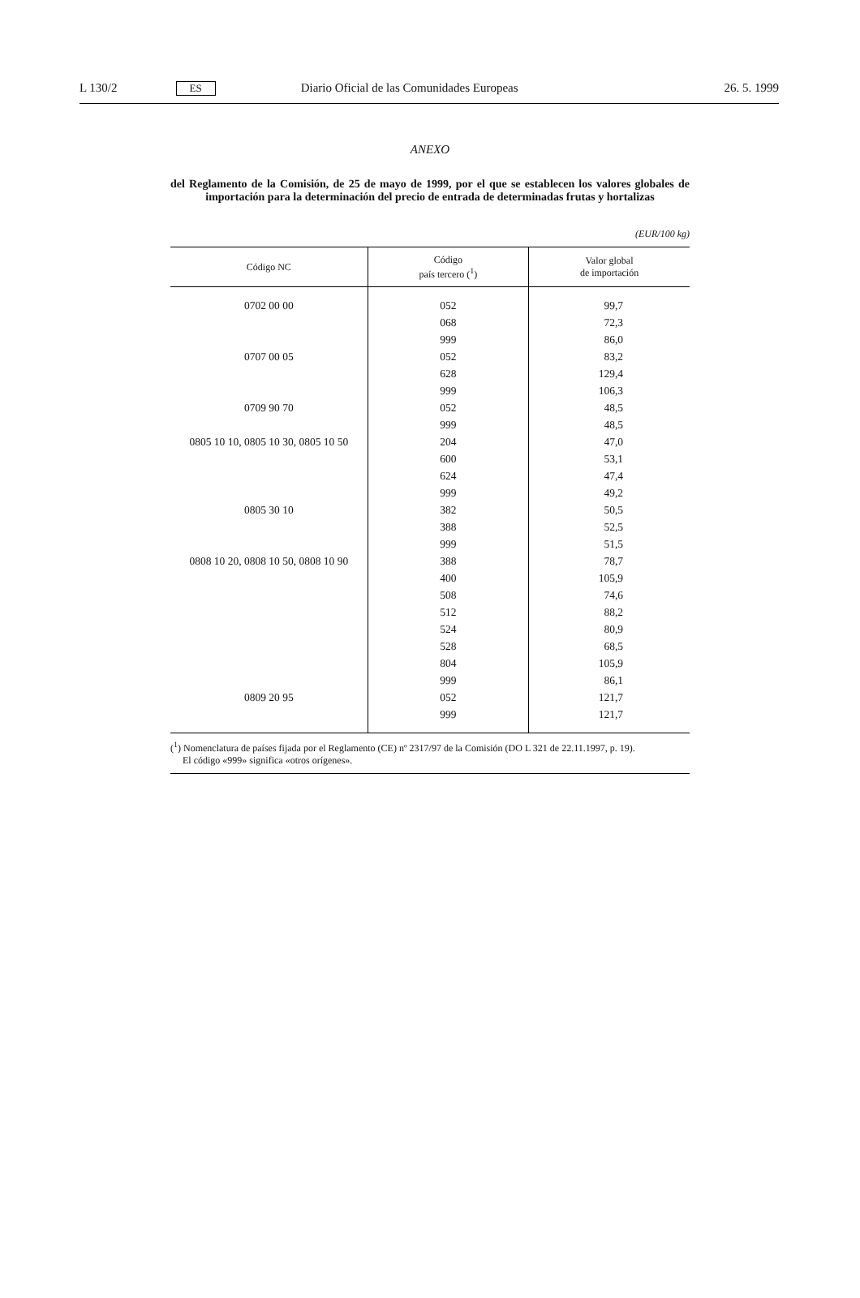L 130/2
ES
Diario Oficial de las Comunidades Europeas
26. 5. 1999
ANEXO
del Reglamento de la Comisión, de 25 de mayo de 1999, por el que se establecen los valores globales de importación para la determinación del precio de entrada de determinadas frutas y hortalizas
(EUR/100 kg)
| Código NC | Código país tercero (<sup>1</sup>) | Valor global de importación |
| --- | --- | --- |
| 0702 00 00 | 052 | 99,7 |
| | 068 | 72,3 |
| | 999 | 86,0 |
| 0707 00 05 | 052 | 83,2 |
| | 628 | 129,4 |
| | 999 | 106,3 |
| 0709 90 70 | 052 | 48,5 |
| | 999 | 48,5 |
| 0805 10 10, 0805 10 30, 0805 10 50 | 204 | 47,0 |
| | 600 | 53,1 |
| | 624 | 47,4 |
| | 999 | 49,2 |
| 0805 30 10 | 382 | 50,5 |
| | 388 | 52,5 |
| | 999 | 51,5 |
| 0808 10 20, 0808 10 50, 0808 10 90 | 388 | 78,7 |
| | 400 | 105,9 |
| | 508 | 74,6 |
| | 512 | 88,2 |
| | 524 | 80,9 |
| | 528 | 68,5 |
| | 804 | 105,9 |
| | 999 | 86,1 |
| 0809 20 95 | 052 | 121,7 |
| | 999 | 121,7 |
(<sup>1</sup>) Nomenclatura de países fijada por el Reglamento (CE) nº 2317/97 de la Comisión (DO L 321 de 22.11.1997, p. 19).
El código «999» significa «otros orígenes».